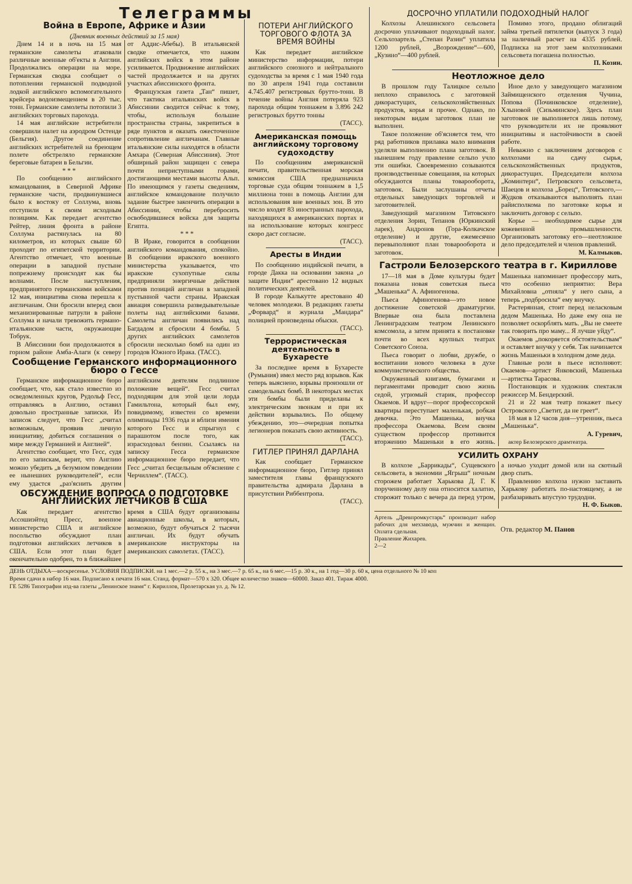Телеграммы
Война в Европе, Африке и Азии
(Дневник военных действий за 15 мая)
Днем 14 и в ночь на 15 мая германские самолеты атаковали различные военные об'екты в Англии. Продолжались операции на море. Германская сводка сообщает о потоплении германской подводной лодкой английского вспомогательного крейсера водоизмещением в 20 тыс. тонн. Германские самолеты потопили 3 английских торговых парохода.
14 мая английские истребители совершили налет на аэродром Остенде (Бельгия). Другое соединение английских истребителей на бреющем полете обстреляло германские береговые батареи в Бельгии.
* * *
По сообщению английского командования, в Северной Африке германские части, продвинувшиеся было к востоку от Соллума, вновь отступили к своим исходным позициям. Как передает агентство Рейтер, линия фронта в районе Соллума растянулась на 80 километров, из которых свыше 60 проходят по египетской территории. Агентство отмечает, что военные операции в западной пустыне попрежнему происходят как бы волнами. После наступления, предпринятого германскими войсками 12 мая, инициатива снова перешла к англичанам. Они бросили вперед свои механизированные патрули в районе Соллума и начали тревожить германо-итальянские части, окружающие Тобрук.
В Абиссинии бои продолжаются в горном районе Амба-Алаги (к северу от Аддис-Абебы). В итальянской сводке отмечается, что нажим английских войск в этом районе усиливается. Продвижение английских частей продолжается и на других участках абиссинского фронта.
Французская газета „Тан“ пишет, что тактика итальянских войск в Абиссинии сводится сейчас к тому, чтобы, используя большие пространства страны, закрепиться в ряде пунктов и оказать ожесточенное сопротивление англичанам. Главные итальянские силы находятся в области Амхара (Северная Абиссиния). Этот обширный район защищен с севера почти неприступными горами, достигающими местами высоты Альп. По имеющимся у газеты сведениям, английское командование получило задание быстрее закончить операции в Абиссинии, чтобы перебросить освободившиеся войска для защиты Египта.
* * *
В Ираке, говорится в сообщении английского командования, спокойно. В сообщении иракского военного министерства указывается, что иракские сухопутные силы предприняли энергичные действия против позиций англичан в западной пустынной части страны. Иракская авиация совершила разведывательные полеты над английскими базами. Самолеты англичан появились над Багдадом и сбросили 4 бомбы. 5 других английских самолетов сбросили несколько бомб на один из городов Южного Ирака. (ТАСС).
Сообщение Германского информационного бюро о Гессе
Германское информационное бюро сообщает, что, как стало известно из осведомленных кругов, Рудольф Гесс, отправляясь в Англию, оставил довольно пространные записки. Из записок следует, что Гесс „считал возможным, проявив личную инициативу, добиться соглашения о мире между Германией и Англией“.
Агентство сообщает, что Гесс, судя по его запискам, верит, что Англию можно убедить „в безумном поведении ее нынешних руководителей“, если ему удастся „раз'яснить другим английским деятелям подлинное положение вещей“. Гесс считал подходящим для этой цели лорда Гамильтона, который был ему, повидимому, известен со времени олимпиады 1936 года и вблизи имения которого Гесс и спрыгнул с парашютом после того, как израсходовал бензин. Ссылаясь на записку Гесса германское информационное бюро передает, что Гесс „считал бесцельным об'яснение с Черчиллем“. (ТАСС).
ОБСУЖДЕНИЕ ВОПРОСА О ПОДГОТОВКЕ АНГЛИЙСКИХ ЛЕТЧИКОВ В США
Как передает агентство Ассошиэйтед Пресс, военное министерство США и английское посольство обсуждают план подготовки английских летчиков в США. Если этот план будет окончательно одобрен, то в ближайшее время в США будут организованы авиационные школы, в которых, возможно, будут обучаться 2 тысячи англичан. Их будут обучать американские инструкторы на американских самолетах. (ТАСС).
ПОТЕРИ АНГЛИЙСКОГО ТОРГОВОГО ФЛОТА ЗА ВРЕМЯ ВОЙНЫ
Как передает английское министерство информации, потери английского союзного и нейтрального судоходства за время с 1 мая 1940 года по 30 апреля 1941 года составили 4.745.407 регистровых брутто-тонн. В течение войны Англия потеряла 923 парохода общим тоннажем в 3.896 242 регистровых брутто тонны
(ТАСС).
Американская помощь английскому торговому судоходству
По сообщениям американской печати, правительственная морская комиссия США предназначила торговые суда общим тоннажем в 1,5 миллиона тонн в помощь Англии для использования вне военных зон. В это число входят 83 иностранных парохода, находящихся в американских портах и на использование которых конгресс скоро даст согласие.
(ТАСС).
Аресты в Индии
По сообщению индийской печати, в городе Дакка на основании закона „о защите Индии“ арестовано 12 видных политических деятелей.
В городе Калькутте арестовано 40 человек молодежи. В редакциях газеты „Форвард“ и журнала „Мандара“ полицией произведены обыски.
(ТАСС).
Террористическая деятельность в Бухаресте
За последнее время в Бухаресте (Румыния) имел место ряд взрывов. Как теперь выяснено, взрывы произошли от самодельных бомб. В некоторых местах эти бомбы были приделаны к электрическим звонкам и при их действии взрывались. По общему убеждению, это—очередная попытка легионеров показать свою активность.
(ТАСС).
ГИТЛЕР ПРИНЯЛ ДАРЛАНА
Как сообщает Германское информационное бюро, Гитлер принял заместителя главы французского правительства адмирала Дарлана в присутствии Риббентропа.
(ТАСС).
ДОСРОЧНО УПЛАТИЛИ ПОДОХОДНЫЙ НАЛОГ
Колхозы Алешинского сельсовета досрочно уплачивают подоходный налог. Сельхозартель „Степан Разин“ уплатила 1200 рублей, „Возрождение“—600, „Кузино“—400 рублей.
Помимо этого, продано облигаций займа третьей пятилетки (выпуск 3 года) за наличный расчет на 4335 рублей. Подписка на этот заем колхозниками сельсовета погашена полностью.
П. Козин.
Неотложное дело
В прошлом году Талицкое сельпо неплохо справилось с заготовкой дикорастущих, сельскохозяйственных продуктов, корья и прочее. Однако, по некоторым видам заготовок план не выполнен.
Такое положение об'ясняется тем, что ряд работников прилавка мало внимания уделяли выполнению плана заготовок. В нынешнем году правление сельпо учло эти ошибки. Своевременно созываются производственные совещания, на которых обсуждаются планы товарооборота, заготовок. Были заслушаны отчеты отдельных заведующих торговлей и заготовителей.
Заведующий магазином Титовского отделения Зорин, Тепанов (Юркинский ларек), Андронов (Гора-Колкачское отделение) и другие, ежемесячно перевыполняют план товарооборота и заготовок.
Иное дело у заведующего магазином Займищенского отделения Чучина, Попова (Починковское отделение), Хлыновой (Сизьминское). Здесь план заготовок не выполняется лишь потому, что руководители их не проявляют инициативы и настойчивости в своей работе.
Неважно с заключением договоров с колхозами на сдачу сырья, сельскохозяйственных продуктов, дикорастущих. Председатели колхоза „Коминтерн“, Петровского сельсовета, Шаецов и колхоза „Борец“, Титовского,—Жудков отказываются выполнять план райисполкома по заготовке корья и заключить договор с сельпо.
Корье — необходимое сырье для кожевенной промышленности. Организовать заготовку его—неотложное дело председателей и членов правлений.
М. Калмыков.
Гастроли Белозерского театра в г. Кириллове
17—18 мая в Доме культуры будет показана новая советская пьеса „Машенька“ А. Афиногенова.
Пьеса Афиногенова—это новое достижение советской драматургии. Впервые она была поставлена Ленинградским театром Ленинского комсомола, а затем принята к постановке почти во всех крупных театрах Советского Союза.
Пьеса говорит о любви, дружбе, о воспитании нового человека в духе коммунистического общества.
Окруженный книгами, бумагами и пергаментами проводит свою жизнь седой, угрюмый старик, профессор Окаемов. И вдруг—порог профессорской квартиры переступает маленькая, робкая девочка. Это Машенька, внучка профессора Окаемова. Всем своим существом профессор противится вторжению Машеньки в его жизнь. Машенька напоминает профессору мать, что особенно неприятно: Вера Михайловна „отняла“ у него сына, а теперь „подбросила“ ему внучку.
Растерянная, стоит перед неласковым дедом Машенька. Но даже ему она не позволяет оскорблять мать. „Вы не смеете так говорить про маму... Я лучше уйду“.
Окаемов „покоряется обстоятельствам“ и оставляет внучку у себя. Так начинается жизнь Машеньки в холодном доме деда.
Главные роли в пьесе исполняют: Окаемов—артист Янковский, Машенька—артистка Тарасова.
Постановщик и художник спектакля режиссер М. Бендерский.
21 и 22 мая театр покажет пьесу Островского „Светит, да не греет“.
18 мая в 12 часов дня—утренник, пьеса „Машенька“.
А. Гуревич,
актер Белозерского драмтеатра.
УСИЛИТЬ ОХРАНУ
В колхозе „Баррикады“, Сущевского сельсовета, в экономии „Ягрыш“ ночным сторожем работает Харькова Д. Г. К порученному делу она относится халатно, сторожит только с вечера да перед утром, а ночью уходит домой или на скотный двор спать.
Правлению колхоза нужно заставить Харькову работать по-настоящему, а не разбазаривать впустую трудодни.
Н. Ф. Быков.
Артель „Древпромкустарь“ производит набор рабочих для мехзавода, мужчин и женщин. Оплата сдельная.
Правление Жихарев.
2—2
Отв. редактор М. Панов
ДЕНЬ ОТДЫХА—воскресенье. УСЛОВИЯ ПОДПИСКИ. на 1 мес.—2 р. 55 к., на 3 мес.—7 р. 65 к., на 6 мес.—15 р. 30 к., на 1 год—30 р. 60 к, цена отдельного № 10 коп
Время сдачи в набор 16 мая. Подписано к печати 16 мая. Станд. формат—570 x 320. Общее количество знаков—60000. Заказ 401. Тираж 4000.
ГЕ 5286 Типография изд-ва газеты „Ленинское знамя“ г. Кириллов, Пролетарская ул. д. № 12.